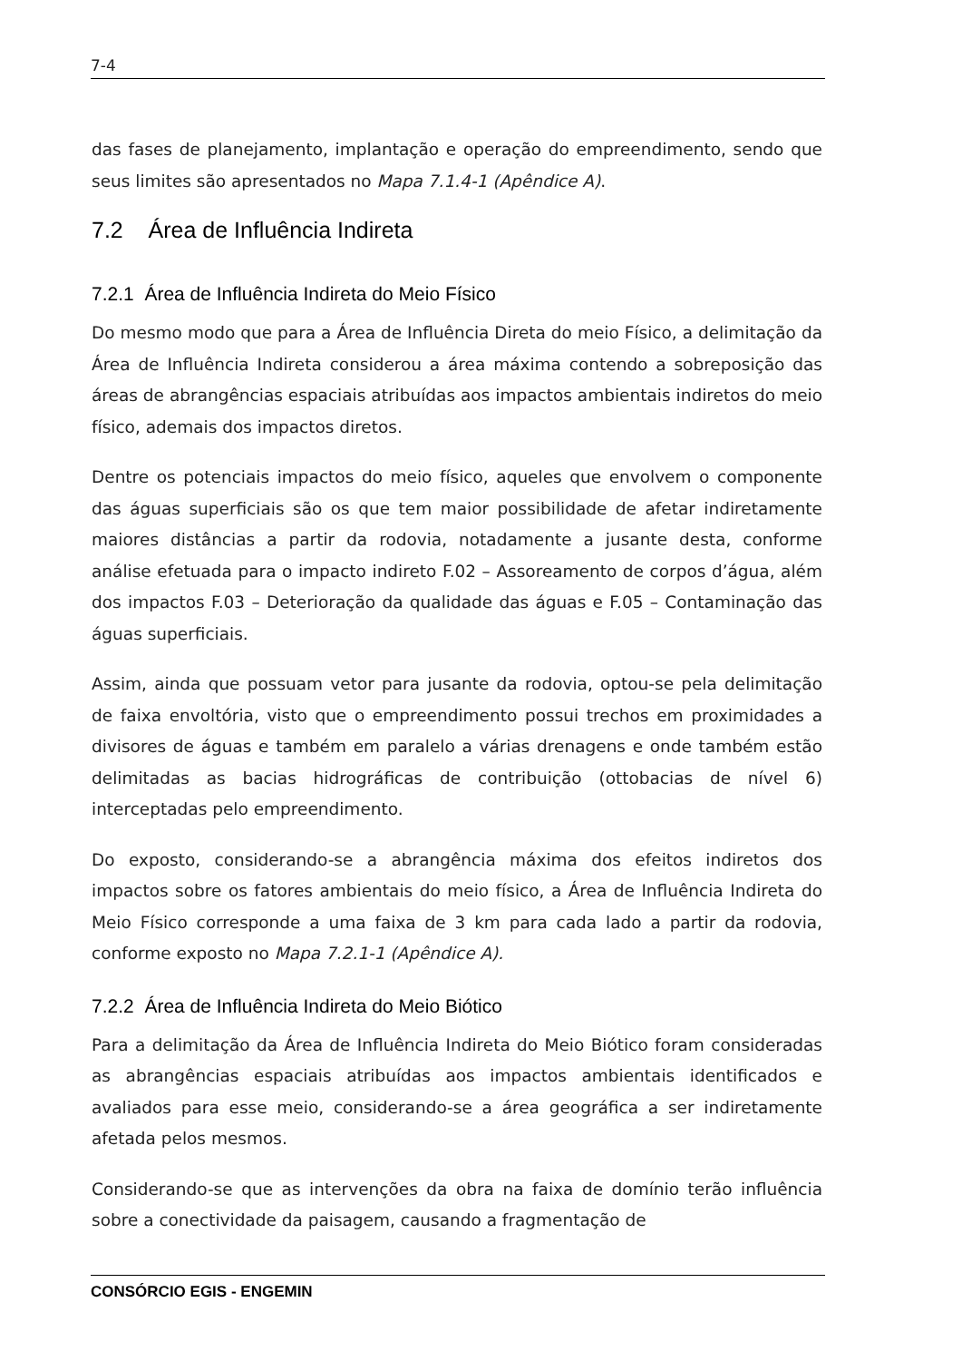7-4
das fases de planejamento, implantação e operação do empreendimento, sendo que seus limites são apresentados no Mapa 7.1.4-1 (Apêndice A).
7.2 Área de Influência Indireta
7.2.1 Área de Influência Indireta do Meio Físico
Do mesmo modo que para a Área de Influência Direta do meio Físico, a delimitação da Área de Influência Indireta considerou a área máxima contendo a sobreposição das áreas de abrangências espaciais atribuídas aos impactos ambientais indiretos do meio físico, ademais dos impactos diretos.
Dentre os potenciais impactos do meio físico, aqueles que envolvem o componente das águas superficiais são os que tem maior possibilidade de afetar indiretamente maiores distâncias a partir da rodovia, notadamente a jusante desta, conforme análise efetuada para o impacto indireto F.02 – Assoreamento de corpos d’água, além dos impactos F.03 – Deterioração da qualidade das águas e F.05 – Contaminação das águas superficiais.
Assim, ainda que possuam vetor para jusante da rodovia, optou-se pela delimitação de faixa envoltória, visto que o empreendimento possui trechos em proximidades a divisores de águas e também em paralelo a várias drenagens e onde também estão delimitadas as bacias hidrográficas de contribuição (ottobacias de nível 6) interceptadas pelo empreendimento.
Do exposto, considerando-se a abrangência máxima dos efeitos indiretos dos impactos sobre os fatores ambientais do meio físico, a Área de Influência Indireta do Meio Físico corresponde a uma faixa de 3 km para cada lado a partir da rodovia, conforme exposto no Mapa 7.2.1-1 (Apêndice A).
7.2.2 Área de Influência Indireta do Meio Biótico
Para a delimitação da Área de Influência Indireta do Meio Biótico foram consideradas as abrangências espaciais atribuídas aos impactos ambientais identificados e avaliados para esse meio, considerando-se a área geográfica a ser indiretamente afetada pelos mesmos.
Considerando-se que as intervenções da obra na faixa de domínio terão influência sobre a conectividade da paisagem, causando a fragmentação de
CONSÓRCIO EGIS - ENGEMIN